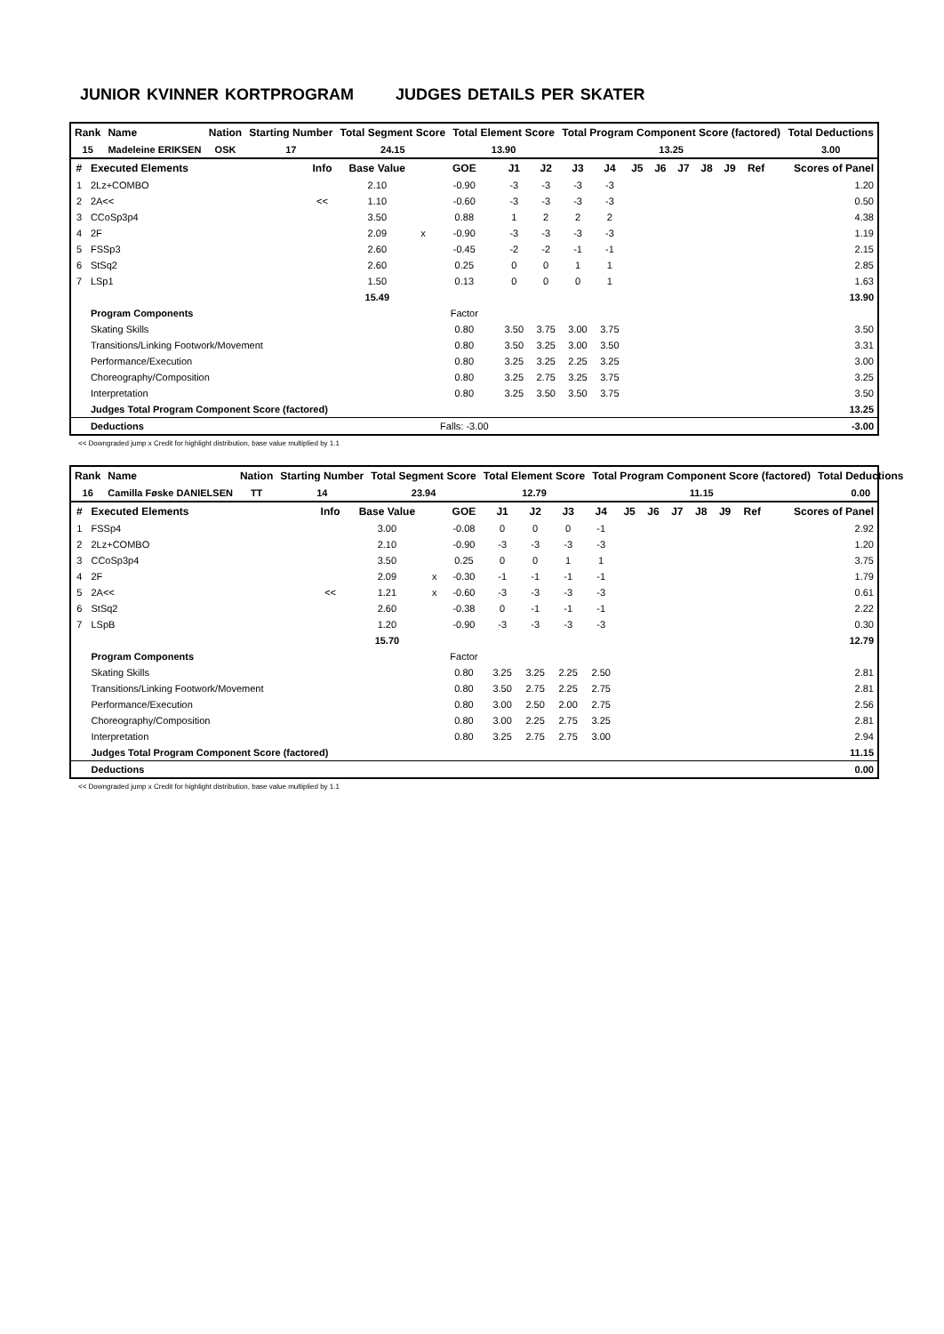JUNIOR KVINNER KORTPROGRAM JUDGES DETAILS PER SKATER
| Rank | Name | Nation | Starting Number | Total Segment Score | Total Element Score | Total Program Component Score (factored) | Total Deductions |
| --- | --- | --- | --- | --- | --- | --- | --- |
| 15 | Madeleine ERIKSEN | OSK | 17 | 24.15 | 13.90 | 13.25 | 3.00 |
| # | Executed Elements | Info | Base Value | | GOE | J1 | J2 | J3 | J4 | J5 | J6 | J7 | J8 | J9 | Ref | Scores of Panel |
| --- | --- | --- | --- | --- | --- | --- | --- | --- | --- | --- | --- | --- | --- | --- | --- | --- |
| 1 | 2Lz+COMBO | | 2.10 | | -0.90 | -3 | -3 | -3 | -3 | | | | | | | 1.20 |
| 2 | 2A<< | << | 1.10 | | -0.60 | -3 | -3 | -3 | -3 | | | | | | | 0.50 |
| 3 | CCoSp3p4 | | 3.50 | | 0.88 | 1 | 2 | 2 | 2 | | | | | | | 4.38 |
| 4 | 2F | | 2.09 | x | -0.90 | -3 | -3 | -3 | -3 | | | | | | | 1.19 |
| 5 | FSSp3 | | 2.60 | | -0.45 | -2 | -2 | -1 | -1 | | | | | | | 2.15 |
| 6 | StSq2 | | 2.60 | | 0.25 | 0 | 0 | 1 | 1 | | | | | | | 2.85 |
| 7 | LSp1 | | 1.50 | | 0.13 | 0 | 0 | 0 | 1 | | | | | | | 1.63 |
| | | | 15.49 | | | | | | | | | | | | | 13.90 |
| | Program Components | | | | Factor | | | | | | | | | | | |
| | Skating Skills | | | | 0.80 | 3.50 | 3.75 | 3.00 | 3.75 | | | | | | | 3.50 |
| | Transitions/Linking Footwork/Movement | | | | 0.80 | 3.50 | 3.25 | 3.00 | 3.50 | | | | | | | 3.31 |
| | Performance/Execution | | | | 0.80 | 3.25 | 3.25 | 2.25 | 3.25 | | | | | | | 3.00 |
| | Choreography/Composition | | | | 0.80 | 3.25 | 2.75 | 3.25 | 3.75 | | | | | | | 3.25 |
| | Interpretation | | | | 0.80 | 3.25 | 3.50 | 3.50 | 3.75 | | | | | | | 3.50 |
| | Judges Total Program Component Score (factored) | | | | | | | | | | | | | | | 13.25 |
| | Deductions | | | | Falls: -3.00 | | | | | | | | | | | -3.00 |
<< Downgraded jump x Credit for highlight distribution, base value multiplied by 1.1
| Rank | Name | Nation | Starting Number | Total Segment Score | Total Element Score | Total Program Component Score (factored) | Total Deductions |
| --- | --- | --- | --- | --- | --- | --- | --- |
| 16 | Camilla Føske DANIELSEN | TT | 14 | 23.94 | 12.79 | 11.15 | 0.00 |
| # | Executed Elements | Info | Base Value | | GOE | J1 | J2 | J3 | J4 | J5 | J6 | J7 | J8 | J9 | Ref | Scores of Panel |
| --- | --- | --- | --- | --- | --- | --- | --- | --- | --- | --- | --- | --- | --- | --- | --- | --- |
| 1 | FSSp4 | | 3.00 | | -0.08 | 0 | 0 | 0 | -1 | | | | | | | 2.92 |
| 2 | 2Lz+COMBO | | 2.10 | | -0.90 | -3 | -3 | -3 | -3 | | | | | | | 1.20 |
| 3 | CCoSp3p4 | | 3.50 | | 0.25 | 0 | 0 | 1 | 1 | | | | | | | 3.75 |
| 4 | 2F | | 2.09 | x | -0.30 | -1 | -1 | -1 | -1 | | | | | | | 1.79 |
| 5 | 2A<< | << | 1.21 | x | -0.60 | -3 | -3 | -3 | -3 | | | | | | | 0.61 |
| 6 | StSq2 | | 2.60 | | -0.38 | 0 | -1 | -1 | -1 | | | | | | | 2.22 |
| 7 | LSpB | | 1.20 | | -0.90 | -3 | -3 | -3 | -3 | | | | | | | 0.30 |
| | | | 15.70 | | | | | | | | | | | | | 12.79 |
| | Program Components | | | | Factor | | | | | | | | | | | |
| | Skating Skills | | | | 0.80 | 3.25 | 3.25 | 2.25 | 2.50 | | | | | | | 2.81 |
| | Transitions/Linking Footwork/Movement | | | | 0.80 | 3.50 | 2.75 | 2.25 | 2.75 | | | | | | | 2.81 |
| | Performance/Execution | | | | 0.80 | 3.00 | 2.50 | 2.00 | 2.75 | | | | | | | 2.56 |
| | Choreography/Composition | | | | 0.80 | 3.00 | 2.25 | 2.75 | 3.25 | | | | | | | 2.81 |
| | Interpretation | | | | 0.80 | 3.25 | 2.75 | 2.75 | 3.00 | | | | | | | 2.94 |
| | Judges Total Program Component Score (factored) | | | | | | | | | | | | | | | 11.15 |
| | Deductions | | | | | | | | | | | | | | | 0.00 |
<< Downgraded jump x Credit for highlight distribution, base value multiplied by 1.1